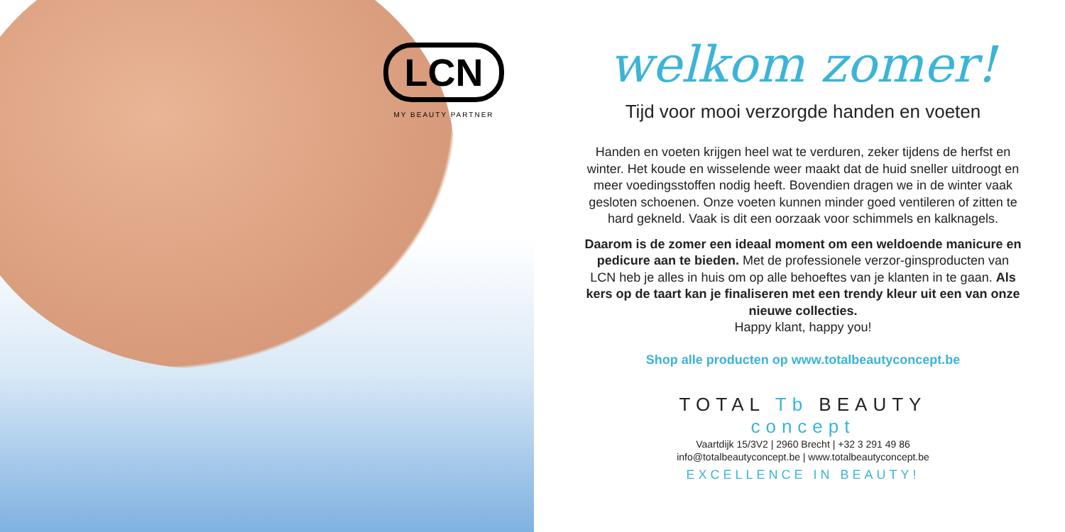LCN
MY BEAUTY PARTNER
welkom zomer!
Tijd voor mooi verzorgde handen en voeten
Handen en voeten krijgen heel wat te verduren, zeker tijdens de herfst en winter. Het koude en wisselende weer maakt dat de huid sneller uitdroogt en meer voedingsstoffen nodig heeft. Bovendien dragen we in de winter vaak gesloten schoenen. Onze voeten kunnen minder goed ventileren of zitten te hard gekneld. Vaak is dit een oorzaak voor schimmels en kalknagels.
Daarom is de zomer een ideaal moment om een weldoende manicure en pedicure aan te bieden. Met de professionele verzor-ginsproducten van LCN heb je alles in huis om op alle behoeftes van je klanten in te gaan. Als kers op de taart kan je finaliseren met een trendy kleur uit een van onze nieuwe collecties.
Happy klant, happy you!
Shop alle producten op www.totalbeautyconcept.be
TOTAL Tb BEAUTY
concept
Vaartdijk 15/3V2 | 2960 Brecht | +32 3 291 49 86
info@totalbeautyconcept.be | www.totalbeautyconcept.be
EXCELLENCE IN BEAUTY!